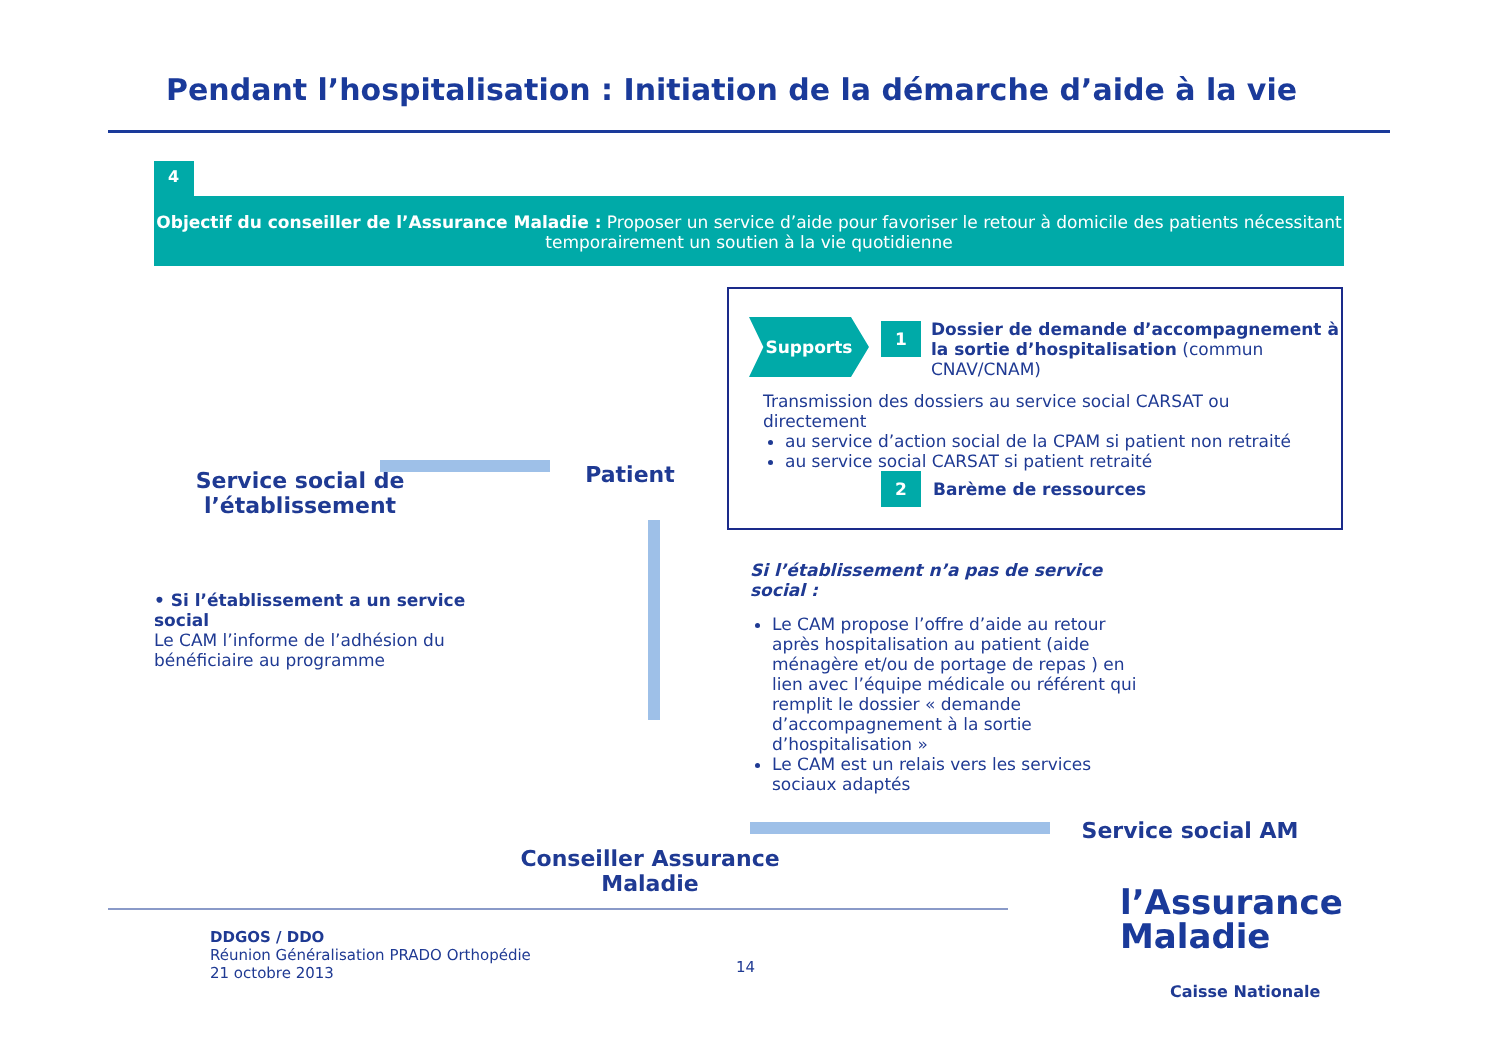Pendant l’hospitalisation : Initiation de la démarche d’aide à la vie
4
Objectif du conseiller de l’Assurance Maladie : Proposer un service d’aide pour favoriser le retour à domicile des patients nécessitant temporairement un soutien à la vie quotidienne
Service social de l’établissement
Patient
Supports 1
Dossier de demande d’accompagnement à la sortie d’hospitalisation (commun CNAV/CNAM)
Transmission des dossiers au service social CARSAT ou directement
au service d’action social de la CPAM si patient non retraité
au service social CARSAT si patient retraité
2 Barème de ressources
• Si l’établissement a un service social
Le CAM l’informe de l’adhésion du bénéficiaire au programme
Si l’établissement n’a pas de service social :
Le CAM propose l’offre d’aide au retour après hospitalisation au patient (aide ménagère et/ou de portage de repas ) en lien avec l’équipe médicale ou référent qui remplit le dossier « demande d’accompagnement à la sortie d’hospitalisation »
Le CAM est un relais vers les services sociaux adaptés
Service social AM
Conseiller Assurance Maladie
DDGOS / DDO
Réunion Généralisation PRADO Orthopédie
21 octobre 2013
14
l’Assurance
Maladie
Caisse Nationale